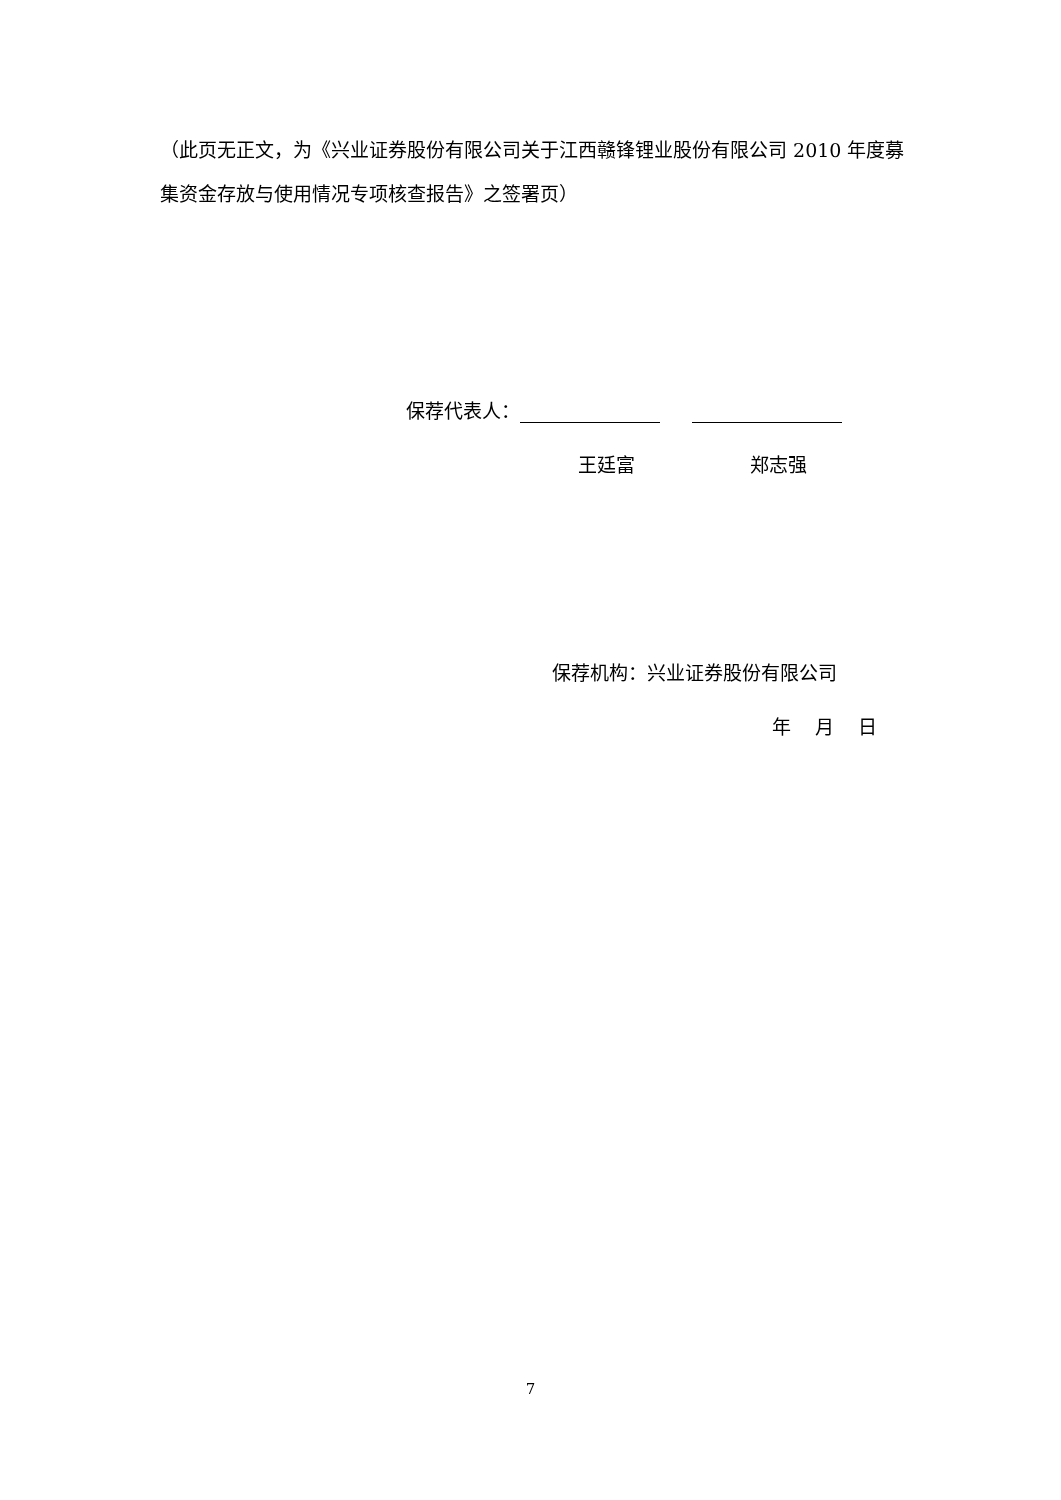（此页无正文，为《兴业证券股份有限公司关于江西赣锋锂业股份有限公司 2010 年度募集资金存放与使用情况专项核查报告》之签署页）
保荐代表人：
王廷富 郑志强
保荐机构：兴业证券股份有限公司
年 月 日
7